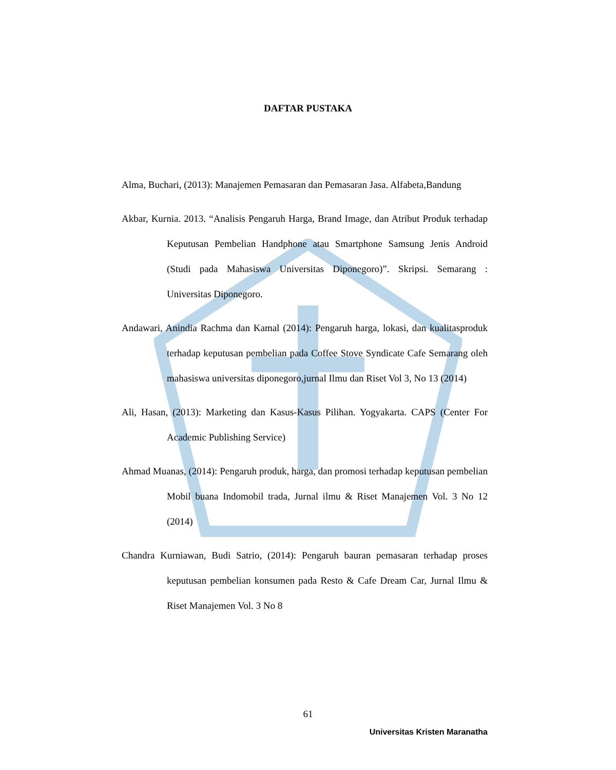DAFTAR PUSTAKA
Alma, Buchari, (2013): Manajemen Pemasaran dan Pemasaran Jasa. Alfabeta,Bandung
Akbar, Kurnia. 2013. “Analisis Pengaruh Harga, Brand Image, dan Atribut Produk terhadap Keputusan Pembelian Handphone atau Smartphone Samsung Jenis Android (Studi pada Mahasiswa Universitas Diponegoro)”. Skripsi. Semarang : Universitas Diponegoro.
Andawari, Anindia Rachma dan Kamal (2014): Pengaruh harga, lokasi, dan kualitasproduk terhadap keputusan pembelian pada Coffee Stove Syndicate Cafe Semarang oleh mahasiswa universitas diponegoro,jurnal Ilmu dan Riset Vol 3, No 13 (2014)
Ali, Hasan, (2013): Marketing dan Kasus-Kasus Pilihan. Yogyakarta. CAPS (Center For Academic Publishing Service)
Ahmad Muanas, (2014): Pengaruh produk, harga, dan promosi terhadap keputusan pembelian Mobil buana Indomobil trada, Jurnal ilmu & Riset Manajemen Vol. 3 No 12 (2014)
Chandra Kurniawan, Budi Satrio, (2014): Pengaruh bauran pemasaran terhadap proses keputusan pembelian konsumen pada Resto & Cafe Dream Car, Jurnal Ilmu & Riset Manajemen Vol. 3 No 8
61
Universitas Kristen Maranatha